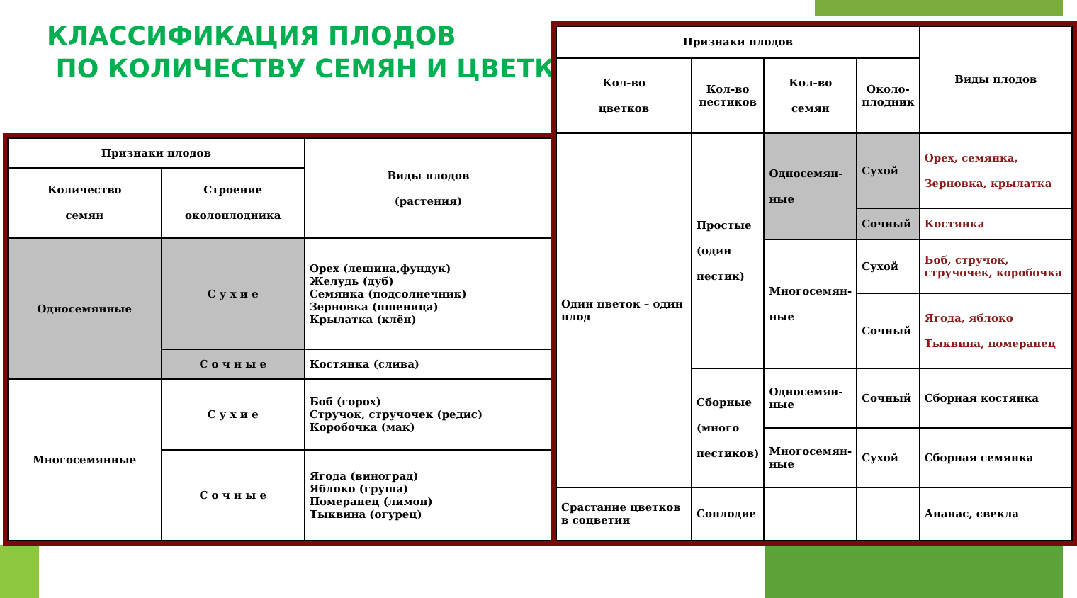КЛАССИФИКАЦИЯ ПЛОДОВ
ПО КОЛИЧЕСТВУ СЕМЯН И ЦВЕТКОВ
| Признаки плодов | | Виды плодов (растения) |
| Количество семян | Строение околоплодника | |
| Односемянные | С у х и е | Орех (лещина,фундук) Желудь (дуб) Семянка (подсолнечник) Зерновка (пшеница) Крылатка (клён) |
| | С о ч н ы е | Костянка (слива) |
| Многосемянные | С у х и е | Боб (горох) Стручок, стручочек (редис) Коробочка (мак) |
| | С о ч н ы е | Ягода (виноград) Яблоко (груша) Померанец (лимон) Тыквина (огурец) |
| Признаки плодов | | | | Виды плодов |
| Кол-во цветков | Кол-во пестиков | Кол-во семян | Около- плодник | |
| Один цветок – один плод | Простые (один пестик) | Односемян- ные | Сухой | Орех, семянка, Зерновка, крылатка |
| | | | Сочный | Костянка |
| | | Многосемян- ные | Сухой | Боб, стручок, стручочек, коробочка |
| | | | Сочный | Ягода, яблоко Тыквина, померанец |
| | Сборные (много пестиков) | Односемян- ные | Сочный | Сборная костянка |
| | | Многосемян- ные | Сухой | Сборная семянка |
| Срастание цветков в соцветии | Соплодие | | | Ананас, свекла |